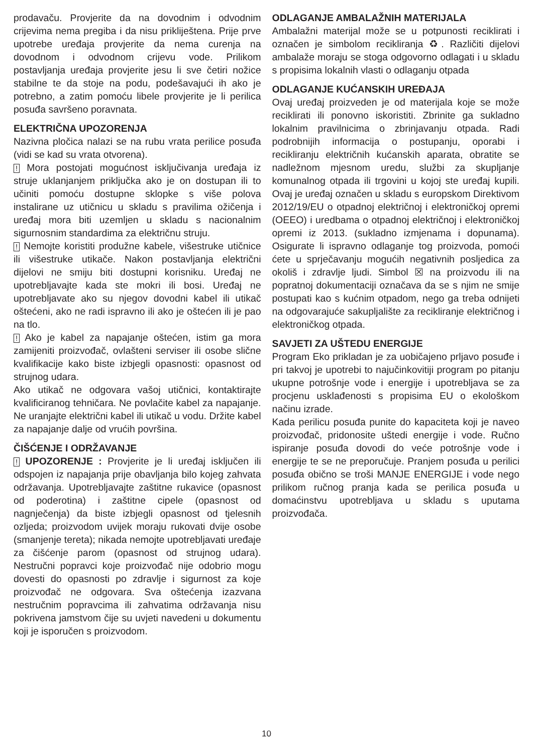prodavaču. Provjerite da na dovodnim i odvodnim crijevima nema pregiba i da nisu prikliještena. Prije prve upotrebe uređaja provjerite da nema curenja na dovodnom i odvodnom crijevu vode. Prilikom postavljanja uređaja provjerite jesu li sve četiri nožice stabilne te da stoje na podu, podešavajući ih ako je potrebno, a zatim pomoću libele provjerite je li perilica posuđa savršeno poravnata.
ELEKTRIČNA UPOZORENJA
Nazivna pločica nalazi se na rubu vrata perilice posuđa (vidi se kad su vrata otvorena).
! Mora postojati mogućnost isključivanja uređaja iz struje uklanjanjem priključka ako je on dostupan ili to učiniti pomoću dostupne sklopke s više polova instalirane uz utičnicu u skladu s pravilima ožičenja i uređaj mora biti uzemljen u skladu s nacionalnim sigurnosnim standardima za električnu struju.
! Nemojte koristiti produžne kabele, višestruke utičnice ili višestruke utikače. Nakon postavljanja električni dijelovi ne smiju biti dostupni korisniku. Uređaj ne upotrebljavajte kada ste mokri ili bosi. Uređaj ne upotrebljavate ako su njegov dovodni kabel ili utikač oštećeni, ako ne radi ispravno ili ako je oštećen ili je pao na tlo.
! Ako je kabel za napajanje oštećen, istim ga mora zamijeniti proizvođač, ovlašteni serviser ili osobe slične kvalifikacije kako biste izbjegli opasnosti: opasnost od strujnog udara.
Ako utikač ne odgovara vašoj utičnici, kontaktirajte kvalificiranog tehničara. Ne povlačite kabel za napajanje. Ne uranjajte električni kabel ili utikač u vodu. Držite kabel za napajanje dalje od vrućih površina.
ČIŠĆENJE I ODRŽAVANJE
! UPOZORENJE : Provjerite je li uređaj isključen ili odspojen iz napajanja prije obavljanja bilo kojeg zahvata održavanja. Upotrebljavajte zaštitne rukavice (opasnost od poderotina) i zaštitne cipele (opasnost od nagnječenja) da biste izbjegli opasnost od tjelesnih ozljeda; proizvodom uvijek moraju rukovati dvije osobe (smanjenje tereta); nikada nemojte upotrebljavati uređaje za čišćenje parom (opasnost od strujnog udara). Nestručni popravci koje proizvođač nije odobrio mogu dovesti do opasnosti po zdravlje i sigurnost za koje proizvođač ne odgovara. Sva oštećenja izazvana nestručnim popravcima ili zahvatima održavanja nisu pokrivena jamstvom čije su uvjeti navedeni u dokumentu koji je isporučen s proizvodom.
ODLAGANJE AMBALAŽNIH MATERIJALA
Ambalažni materijal može se u potpunosti reciklirati i označen je simbolom recikliranja ♻. Različiti dijelovi ambalaže moraju se stoga odgovorno odlagati i u skladu s propisima lokalnih vlasti o odlaganju otpada
ODLAGANJE KUĆANSKIH UREĐAJA
Ovaj uređaj proizveden je od materijala koje se može reciklirati ili ponovno iskoristiti. Zbrinite ga sukladno lokalnim pravilnicima o zbrinjavanju otpada. Radi podrobnijih informacija o postupanju, oporabi i recikliranju električnih kućanskih aparata, obratite se nadležnom mjesnom uredu, službi za skupljanje komunalnog otpada ili trgovini u kojoj ste uređaj kupili. Ovaj je uređaj označen u skladu s europskom Direktivom 2012/19/EU o otpadnoj električnoj i elektroničkoj opremi (OEEO) i uredbama o otpadnoj električnoj i elektroničkoj opremi iz 2013. (sukladno izmjenama i dopunama). Osigurate li ispravno odlaganje tog proizvoda, pomoći ćete u sprječavanju mogućih negativnih posljedica za okoliš i zdravlje ljudi. Simbol ☒ na proizvodu ili na popratnoj dokumentaciji označava da se s njim ne smije postupati kao s kućnim otpadom, nego ga treba odnijeti na odgovarajuće sakupljalište za recikliranje električnog i elektroničkog otpada.
SAVJETI ZA UŠTEDU ENERGIJE
Program Eko prikladan je za uobičajeno prljavo posuđe i pri takvoj je upotrebi to najučinkovitiji program po pitanju ukupne potrošnje vode i energije i upotrebljava se za procjenu usklađenosti s propisima EU o ekološkom načinu izrade.
Kada perilicu posuđa punite do kapaciteta koji je naveo proizvođač, pridonosite uštedi energije i vode. Ručno ispiranje posuđa dovodi do veće potrošnje vode i energije te se ne preporučuje. Pranjem posuđa u perilici posuđa obično se troši MANJE ENERGIJE i vode nego prilikom ručnog pranja kada se perilica posuđa u domaćinstvu upotrebljava u skladu s uputama proizvođača.
10